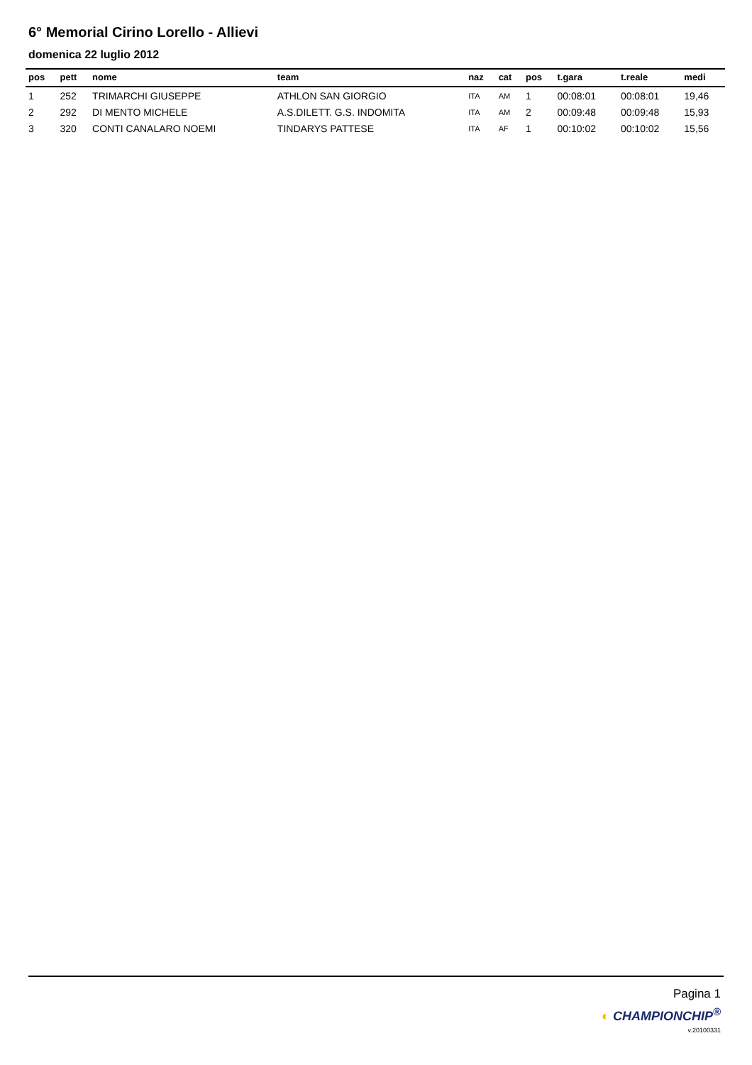6° Memorial Cirino Lorello - Allievi
domenica 22 luglio 2012
| pos | pett | nome | team | naz | cat | pos | t.gara | t.reale | medi |
| --- | --- | --- | --- | --- | --- | --- | --- | --- | --- |
| 1 | 252 | TRIMARCHI GIUSEPPE | ATHLON SAN GIORGIO | ITA | AM | 1 | 00:08:01 | 00:08:01 | 19,46 |
| 2 | 292 | DI MENTO MICHELE | A.S.DILETT. G.S. INDOMITA | ITA | AM | 2 | 00:09:48 | 00:09:48 | 15,93 |
| 3 | 320 | CONTI CANALARO NOEMI | TINDARYS PATTESE | ITA | AF | 1 | 00:10:02 | 00:10:02 | 15,56 |
Pagina 1
◐ CHAMPIONCHIP<sup>®</sup>
v.20100331